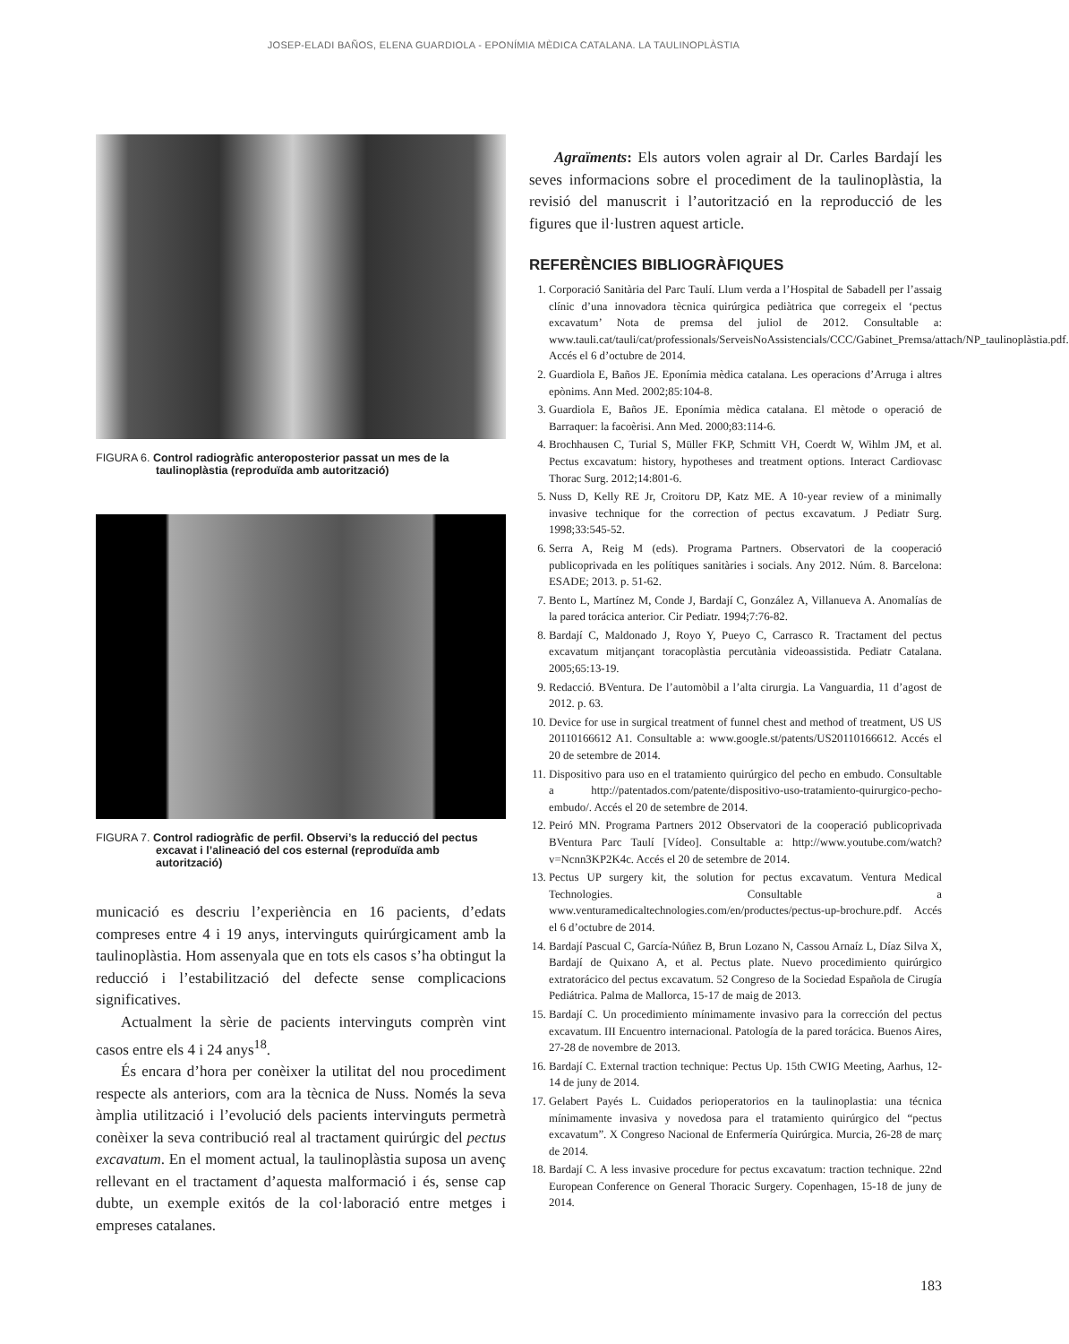JOSEP-ELADI BAÑOS, ELENA GUARDIOLA - EPONÍMIA MÈDICA CATALANA. LA TAULINOPLÀSTIA
FIGURA 6. Control radiogràfic anteroposterior passat un mes de la taulinoplàstia (reproduïda amb autorització)
FIGURA 7. Control radiogràfic de perfil. Observi’s la reducció del pectus excavat i l’alineació del cos esternal (reproduïda amb autorització)
municació es descriu l’experiència en 16 pacients, d’edats compreses entre 4 i 19 anys, intervinguts quirúrgicament amb la taulinoplàstia. Hom assenyala que en tots els casos s’ha obtingut la reducció i l’estabilització del defecte sense complicacions significatives.
Actualment la sèrie de pacients intervinguts comprèn vint casos entre els 4 i 24 anys<sup>18</sup>.
És encara d’hora per conèixer la utilitat del nou procediment respecte als anteriors, com ara la tècnica de Nuss. Només la seva àmplia utilització i l’evolució dels pacients intervinguts permetrà conèixer la seva contribució real al tractament quirúrgic del pectus excavatum. En el moment actual, la taulinoplàstia suposa un avenç rellevant en el tractament d’aquesta malformació i és, sense cap dubte, un exemple exitós de la col·laboració entre metges i empreses catalanes.
Agraïments: Els autors volen agrair al Dr. Carles Bardají les seves informacions sobre el procediment de la taulinoplàstia, la revisió del manuscrit i l’autorització en la reproducció de les figures que il·lustren aquest article.
REFERÈNCIES BIBLIOGRÀFIQUES
1. Corporació Sanitària del Parc Taulí. Llum verda a l’Hospital de Sabadell per l’assaig clínic d’una innovadora tècnica quirúrgica pediàtrica que corregeix el ‘pectus excavatum’ Nota de premsa del juliol de 2012. Consultable a: www.tauli.cat/tauli/cat/professionals/ServeisNoAssistencials/CCC/Gabinet_Premsa/attach/NP_taulinoplàstia.pdf. Accés el 6 d’octubre de 2014.
2. Guardiola E, Baños JE. Eponímia mèdica catalana. Les operacions d’Arruga i altres epònims. Ann Med. 2002;85:104-8.
3. Guardiola E, Baños JE. Eponímia mèdica catalana. El mètode o operació de Barraquer: la facoèrisi. Ann Med. 2000;83:114-6.
4. Brochhausen C, Turial S, Müller FKP, Schmitt VH, Coerdt W, Wihlm JM, et al. Pectus excavatum: history, hypotheses and treatment options. Interact Cardiovasc Thorac Surg. 2012;14:801-6.
5. Nuss D, Kelly RE Jr, Croitoru DP, Katz ME. A 10-year review of a minimally invasive technique for the correction of pectus excavatum. J Pediatr Surg. 1998;33:545-52.
6. Serra A, Reig M (eds). Programa Partners. Observatori de la cooperació publicoprivada en les polítiques sanitàries i socials. Any 2012. Núm. 8. Barcelona: ESADE; 2013. p. 51-62.
7. Bento L, Martínez M, Conde J, Bardají C, González A, Villanueva A. Anomalías de la pared torácica anterior. Cir Pediatr. 1994;7:76-82.
8. Bardají C, Maldonado J, Royo Y, Pueyo C, Carrasco R. Tractament del pectus excavatum mitjançant toracoplàstia percutània videoassistida. Pediatr Catalana. 2005;65:13-19.
9. Redacció. BVentura. De l’automòbil a l’alta cirurgia. La Vanguardia, 11 d’agost de 2012. p. 63.
10. Device for use in surgical treatment of funnel chest and method of treatment, US US 20110166612 A1. Consultable a: www.google.st/patents/US20110166612. Accés el 20 de setembre de 2014.
11. Dispositivo para uso en el tratamiento quirúrgico del pecho en embudo. Consultable a http://patentados.com/patente/dispositivo-uso-tratamiento-quirurgico-pecho-embudo/. Accés el 20 de setembre de 2014.
12. Peiró MN. Programa Partners 2012 Observatori de la cooperació publicoprivada BVentura Parc Taulí [Vídeo]. Consultable a: http://www.youtube.com/watch?v=Ncnn3KP2K4c. Accés el 20 de setembre de 2014.
13. Pectus UP surgery kit, the solution for pectus excavatum. Ventura Medical Technologies. Consultable a www.venturamedicaltechnologies.com/en/productes/pectus-up-brochure.pdf. Accés el 6 d’octubre de 2014.
14. Bardají Pascual C, García-Núñez B, Brun Lozano N, Cassou Arnaíz L, Díaz Silva X, Bardají de Quixano A, et al. Pectus plate. Nuevo procedimiento quirúrgico extratorácico del pectus excavatum. 52 Congreso de la Sociedad Española de Cirugía Pediátrica. Palma de Mallorca, 15-17 de maig de 2013.
15. Bardají C. Un procedimiento mínimamente invasivo para la corrección del pectus excavatum. III Encuentro internacional. Patología de la pared torácica. Buenos Aires, 27-28 de novembre de 2013.
16. Bardají C. External traction technique: Pectus Up. 15th CWIG Meeting, Aarhus, 12-14 de juny de 2014.
17. Gelabert Payés L. Cuidados perioperatorios en la taulinoplastia: una técnica mínimamente invasiva y novedosa para el tratamiento quirúrgico del “pectus excavatum”. X Congreso Nacional de Enfermería Quirúrgica. Murcia, 26-28 de març de 2014.
18. Bardají C. A less invasive procedure for pectus excavatum: traction technique. 22nd European Conference on General Thoracic Surgery. Copenhagen, 15-18 de juny de 2014.
183